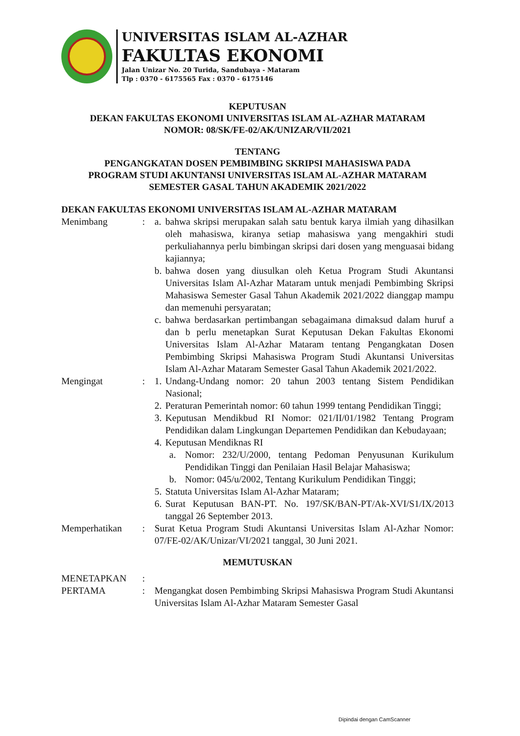UNIVERSITAS ISLAM AL-AZHAR
FAKULTAS EKONOMI
Jalan Unizar No. 20 Turida, Sandubaya - Mataram
Tlp : 0370 - 6175565 Fax : 0370 - 6175146
KEPUTUSAN
DEKAN FAKULTAS EKONOMI UNIVERSITAS ISLAM AL-AZHAR MATARAM
NOMOR: 08/SK/FE-02/AK/UNIZAR/VII/2021
TENTANG
PENGANGKATAN DOSEN PEMBIMBING SKRIPSI MAHASISWA PADA
PROGRAM STUDI AKUNTANSI UNIVERSITAS ISLAM AL-AZHAR MATARAM
SEMESTER GASAL TAHUN AKADEMIK 2021/2022
DEKAN FAKULTAS EKONOMI UNIVERSITAS ISLAM AL-AZHAR MATARAM
Menimbang : a. bahwa skripsi merupakan salah satu bentuk karya ilmiah yang dihasilkan oleh mahasiswa, kiranya setiap mahasiswa yang mengakhiri studi perkuliahannya perlu bimbingan skripsi dari dosen yang menguasai bidang kajiannya;
b. bahwa dosen yang diusulkan oleh Ketua Program Studi Akuntansi Universitas Islam Al-Azhar Mataram untuk menjadi Pembimbing Skripsi Mahasiswa Semester Gasal Tahun Akademik 2021/2022 dianggap mampu dan memenuhi persyaratan;
c. bahwa berdasarkan pertimbangan sebagaimana dimaksud dalam huruf a dan b perlu menetapkan Surat Keputusan Dekan Fakultas Ekonomi Universitas Islam Al-Azhar Mataram tentang Pengangkatan Dosen Pembimbing Skripsi Mahasiswa Program Studi Akuntansi Universitas Islam Al-Azhar Mataram Semester Gasal Tahun Akademik 2021/2022.
Mengingat : 1. Undang-Undang nomor: 20 tahun 2003 tentang Sistem Pendidikan Nasional;
2. Peraturan Pemerintah nomor: 60 tahun 1999 tentang Pendidikan Tinggi;
3. Keputusan Mendikbud RI Nomor: 021/II/01/1982 Tentang Program Pendidikan dalam Lingkungan Departemen Pendidikan dan Kebudayaan;
4. Keputusan Mendiknas RI
a. Nomor: 232/U/2000, tentang Pedoman Penyusunan Kurikulum Pendidikan Tinggi dan Penilaian Hasil Belajar Mahasiswa;
b. Nomor: 045/u/2002, Tentang Kurikulum Pendidikan Tinggi;
5. Statuta Universitas Islam Al-Azhar Mataram;
6. Surat Keputusan BAN-PT. No. 197/SK/BAN-PT/Ak-XVI/S1/IX/2013 tanggal 26 September 2013.
Memperhatikan : Surat Ketua Program Studi Akuntansi Universitas Islam Al-Azhar Nomor: 07/FE-02/AK/Unizar/VI/2021 tanggal, 30 Juni 2021.
MEMUTUSKAN
MENETAPKAN :
PERTAMA : Mengangkat dosen Pembimbing Skripsi Mahasiswa Program Studi Akuntansi Universitas Islam Al-Azhar Mataram Semester Gasal
Dipindai dengan CamScanner